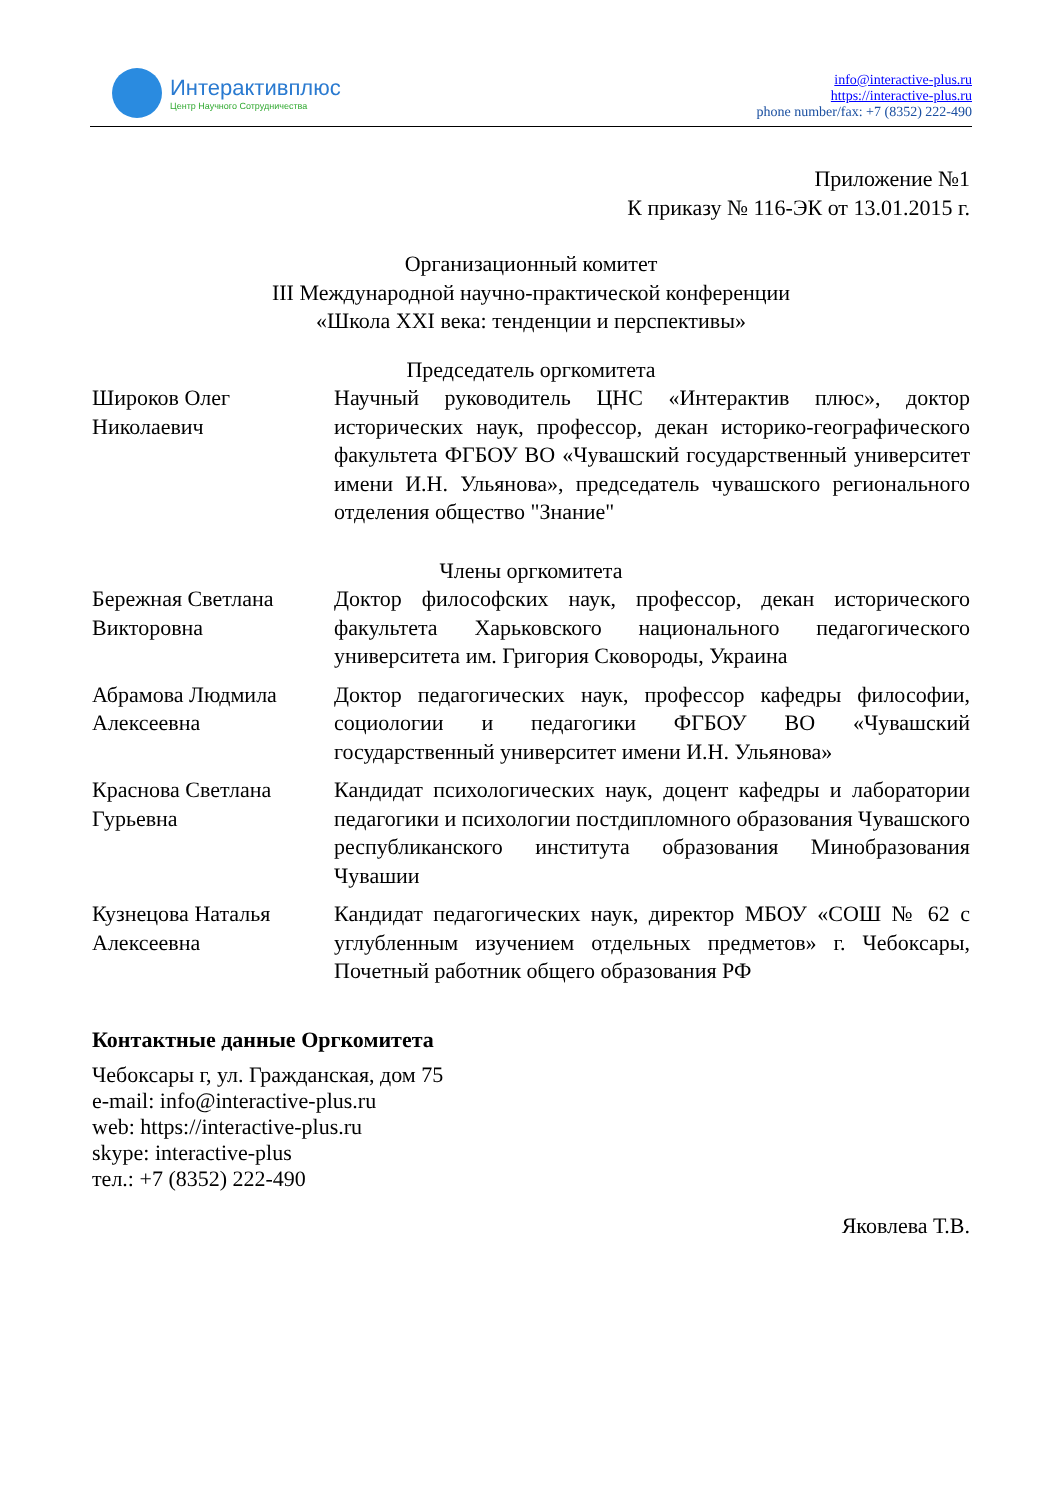Интерактивплюс
Центр Научного Сотрудничества
info@interactive-plus.ru
https://interactive-plus.ru
phone number/fax: +7 (8352) 222-490
Приложение №1
К приказу № 116-ЭК от 13.01.2015 г.
Организационный комитет
III Международной научно-практической конференции
«Школа XXI века: тенденции и перспективы»
Председатель оргкомитета
| Широков Олег Николаевич | Научный руководитель ЦНС «Интерактив плюс», доктор исторических наук, профессор, декан историко-географического факультета ФГБОУ ВО «Чувашский государственный университет имени И.Н. Ульянова», председатель чувашского регионального отделения общество "Знание" |
Члены оргкомитета
| Бережная Светлана Викторовна | Доктор философских наук, профессор, декан исторического факультета Харьковского национального педагогического университета им. Григория Сковороды, Украина |
| Абрамова Людмила Алексеевна | Доктор педагогических наук, профессор кафедры философии, социологии и педагогики ФГБОУ ВО «Чувашский государственный университет имени И.Н. Ульянова» |
| Краснова Светлана Гурьевна | Кандидат психологических наук, доцент кафедры и лаборатории педагогики и психологии постдипломного образования Чувашского республиканского института образования Минобразования Чувашии |
| Кузнецова Наталья Алексеевна | Кандидат педагогических наук, директор МБОУ «СОШ № 62 с углубленным изучением отдельных предметов» г. Чебоксары, Почетный работник общего образования РФ |
Контактные данные Оргкомитета
Чебоксары г, ул. Гражданская, дом 75
e-mail: info@interactive-plus.ru
web: https://interactive-plus.ru
skype: interactive-plus
тел.: +7 (8352) 222-490
Яковлева Т.В.